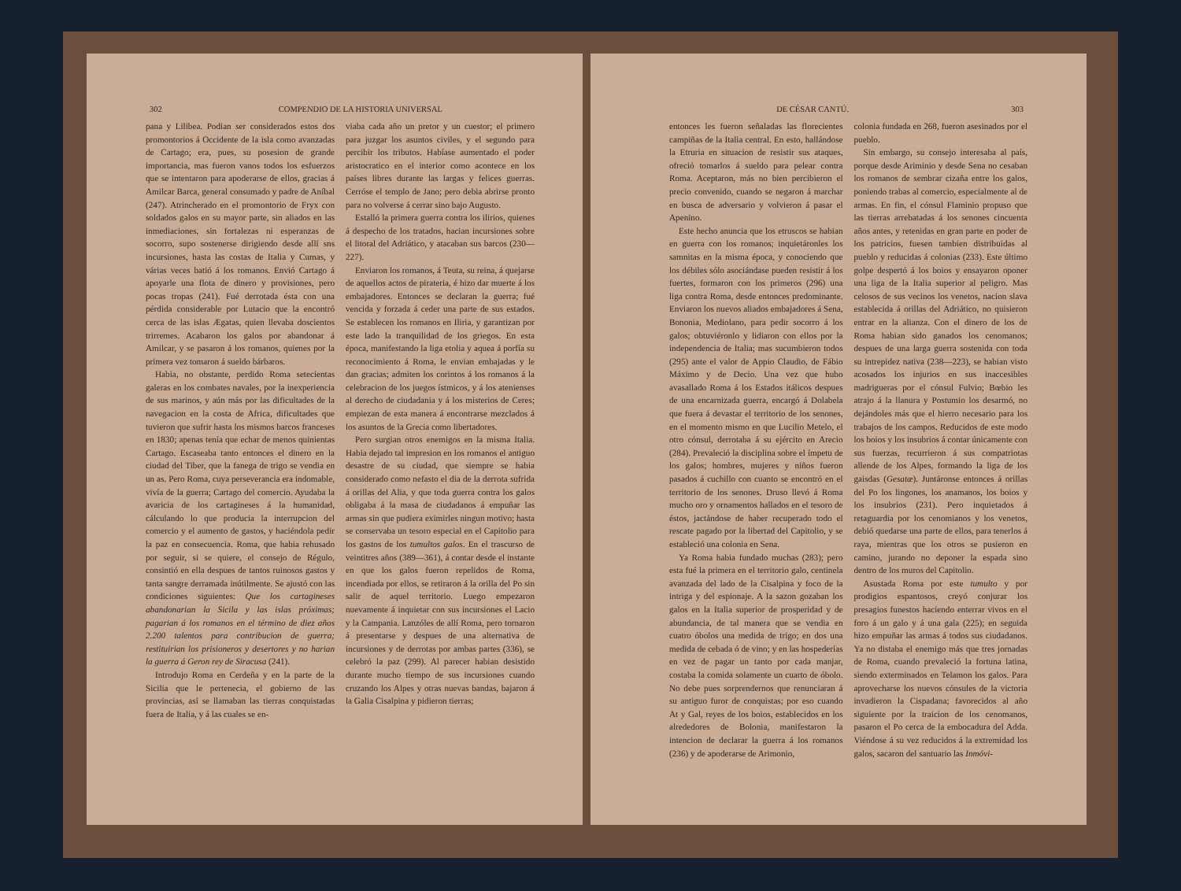302 COMPENDIO DE LA HISTORIA UNIVERSAL
pana y Lilibea. Podian ser considerados estos dos promontorios á Occidente de la isla como avanzadas de Cartago; era, pues, su posesion de grande importancia, mas fueron vanos todos los esfuerzos que se intentaron para apoderarse de ellos, gracias á Amilcar Barca, general consumado y padre de Aníbal (247). Atrincherado en el promontorio de Fryx con soldados galos en su mayor parte, sin aliados en las inmediaciones, sin fortalezas ni esperanzas de socorro, supo sostenerse dirigiendo desde allí sns incursiones, hasta las costas de Italia y Cumas, y várias veces batió á los romanos. Envió Cartago á apoyarle una flota de dinero y provisiones, pero pocas tropas (241). Fué derrotada ésta con una pérdida considerable por Lutacio que la encontró cerca de las islas Ægatas, quien llevaba doscientos trirremes. Acabaron los galos por abandonar á Amilcar, y se pasaron á los romanos, quienes por la primera vez tomaron á sueldo bárbaros.
Habia, no obstante, perdido Roma setecientas galeras en los combates navales, por la inexperiencia de sus marinos, y aún más por las dificultades de la navegacion en la costa de Africa, dificultades que tuvieron que sufrir hasta los mismos barcos franceses en 1830; apenas tenía que echar de menos quinientas Cartago. Escaseaba tanto entonces el dinero en la ciudad del Tiber, que la fanega de trigo se vendia en un as. Pero Roma, cuya perseverancia era indomable, vivía de la guerra; Cartago del comercio. Ayudaba la avaricia de los cartagineses á la humanidad, cálculando lo que producia la interrupcion del comercio y el aumento de gastos, y haciéndola pedir la paz en consecuencia. Roma, que habia rehusado por seguir, si se quiere, el consejo de Régulo, consintió en ella despues de tantos ruinosos gastos y tanta sangre derramada inútilmente. Se ajustó con las condiciones siguientes: Que los cartagineses abandonarian la Sicila y las islas próximas; pagarian á los romanos en el término de diez años 2.200 talentos para contribucion de guerra; restituirian los prisioneros y desertores y no harian la guerra á Geron rey de Siracusa (241).
Introdujo Roma en Cerdeña y en la parte de la Sicilia que le pertenecia, el gobierno de las provincias, así se llamaban las tierras conquistadas fuera de Italia, y á las cuales se en-
viaba cada año un pretor y un cuestor; el primero para juzgar los asuntos civiles, y el segundo para percibir los tributos. Habíase aumentado el poder aristocratico en el interior como acontece en los países libres durante las largas y felices guerras. Cerróse el templo de Jano; pero debia abrirse pronto para no volverse á cerrar sino bajo Augusto.
Estalló la primera guerra contra los ilirios, quienes á despecho de los tratados, hacian incursiones sobre el litoral del Adriático, y atacaban sus barcos (230—227).
Enviaron los romanos, á Teuta, su reina, á quejarse de aquellos actos de pirateria, é hizo dar muerte á los embajadores. Entonces se declaran la guerra; fué vencida y forzada á ceder una parte de sus estados. Se establecen los romanos en Iliria, y garantizan por este lado la tranquilidad de los griegos. En esta época, manifestando la liga etolia y aquea á porfía su reconocimiento á Roma, le envian embajadas y le dan gracias; admiten los corintos á los romanos á la celebracion de los juegos ístmicos, y á los atenienses al derecho de ciudadania y á los misterios de Ceres; empiezan de esta manera á encontrarse mezclados á los asuntos de la Grecia como libertadores.
Pero surgian otros enemigos en la misma Italia. Habia dejado tal impresion en los romanos el antiguo desastre de su ciudad, que siempre se habia considerado como nefasto el dia de la derrota sufrida á orillas del Alia, y que toda guerra contra los galos obligaba á la masa de ciudadanos á empuñar las armas sin que pudiera eximirles ningun motivo; hasta se conservaba un tesoro especial en el Capitolio para los gastos de los tumultos galos. En el trascurso de veintitres años (389—361), á contar desde el instante en que los galos fueron repelidos de Roma, incendiada por ellos, se retiraron á la orilla del Po sin salir de aquel territorio. Luego empezaron nuevamente á inquietar con sus incursiones el Lacio y la Campania. Lanzóles de allí Roma, pero tornaron á presentarse y despues de una alternativa de incursiones y de derrotas por ambas partes (336), se celebró la paz (299). Al parecer habian desistido durante mucho tiempo de sus incursiones cuando cruzando los Alpes y otras nuevas bandas, bajaron á la Galia Cisalpina y pidieron tierras;
DE CÉSAR CANTÚ. 303
entonces les fueron señaladas las florecientes campiñas de la Italia central. En esto, hallándose la Etruria en situacion de resistir sus ataques, ofreció tomarlos á sueldo para pelear contra Roma. Aceptaron, más no bien percibieron el precio convenido, cuando se negaron á marchar en busca de adversario y volvieron á pasar el Apenino.
Este hecho anuncia que los etruscos se habian en guerra con los romanos; inquietáronles los samnitas en la misma época, y conociendo que los débiles sólo asociándase pueden resistir á los fuertes, formaron con los primeros (296) una liga contra Roma, desde entonces predominante. Enviaron los nuevos aliados embajadores á Sena, Bononia, Mediolano, para pedir socorro á los galos; obtuviéronlo y lidiaron con ellos por la independencia de Italia; mas sucumbieron todos (295) ante el valor de Appio Claudio, de Fábio Máximo y de Decio. Una vez que hubo avasallado Roma á los Estados itálicos despues de una encarnizada guerra, encargó á Dolabela que fuera á devastar el territorio de los senones, en el momento mismo en que Lucilio Metelo, el otro cónsul, derrotaba á su ejército en Arecio (284). Prevaleció la disciplina sobre el ímpetu de los galos; hombres, mujeres y niños fueron pasados á cuchillo con cuanto se encontró en el territorio de los senones. Druso llevó á Roma mucho oro y ornamentos hallados en el tesoro de éstos, jactándose de haber recuperado todo el rescate pagado por la libertad del Capitolio, y se estableció una colonia en Sena.
Ya Roma habia fundado muchas (283); pero esta fué la primera en el territorio galo, centinela avanzada del lado de la Cisalpina y foco de la intriga y del espionaje. A la sazon gozaban los galos en la Italia superior de prosperidad y de abundancia, de tal manera que se vendia en cuatro óbolos una medida de trigo; en dos una medida de cebada ó de vino; y en las hospederías en vez de pagar un tanto por cada manjar, costaba la comida solamente un cuarto de óbolo. No debe pues sorprendernos que renunciaran á su antiguo furor de conquistas; por eso cuando At y Gal, reyes de los boios, establecidos en los alrededores de Bolonia, manifestaron la intencion de declarar la guerra á los romanos (236) y de apoderarse de Arimonio,
colonia fundada en 268, fueron asesinados por el pueblo.
Sin embargo, su consejo interesaba al país, porque desde Ariminio y desde Sena no cesaban los romanos de sembrar cizaña entre los galos, poniendo trabas al comercio, especialmente al de armas. En fin, el cónsul Flaminio propuso que las tierras arrebatadas á los senones cincuenta años antes, y retenidas en gran parte en poder de los patricios, fuesen tambien distribuidas al pueblo y reducidas á colonias (233). Este último golpe despertó á los boios y ensayaron oponer una liga de la Italia superior al peligro. Mas celosos de sus vecinos los venetos, nacion slava establecida á orillas del Adriático, no quisieron entrar en la alianza. Con el dinero de los de Roma habian sido ganados los cenomanos; despues de una larga guerra sostenida con toda su intrepidez nativa (238—223), se habian visto acosados los injurios en sus inaccesibles madrigueras por el cónsul Fulvio; Bœbio les atrajo á la llanura y Postumio los desarmó, no dejándoles más que el hierro necesario para los trabajos de los campos. Reducidos de este modo los boios y los insubrios á contar únicamente con sus fuerzas, recurrieron á sus compatriotas allende de los Alpes, formando la liga de los gaisdas (Gesatæ). Juntáronse entonces á orillas del Po los lingones, los anamanos, los boios y los insubrios (231). Pero inquietados á retaguardia por los cenomianos y los venetos, debió quedarse una parte de ellos, para tenerlos á raya, mientras que los otros se pusieron en camino, jurando no deponer la espada sino dentro de los muros del Capitolio.
Asustada Roma por este tumulto y por prodigios espantosos, creyó conjurar los presagios funestos haciendo enterrar vivos en el foro á un galo y á una gala (225); en seguida hizo empuñar las armas á todos sus ciudadanos. Ya no distaba el enemigo más que tres jornadas de Roma, cuando prevaleció la fortuna latina, siendo exterminados en Telamon los galos. Para aprovecharse los nuevos cónsules de la victoria invadieron la Cispadana; favorecidos al año siguiente por la traicion de los cenomanos, pasaron el Po cerca de la embocadura del Adda. Viéndose á su vez reducidos á la extremidad los galos, sacaron del santuario las Inmóvi-